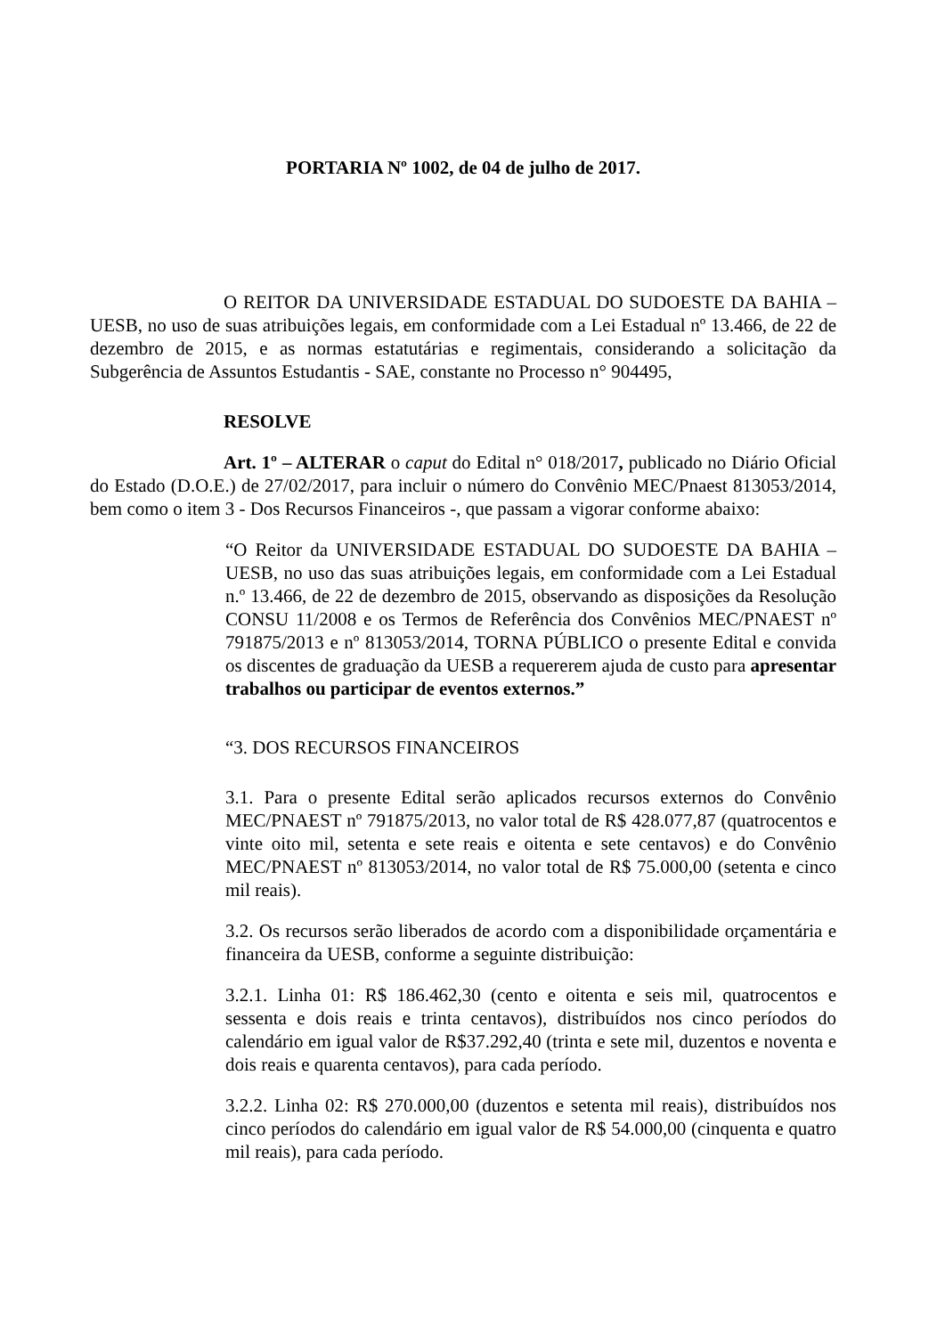PORTARIA Nº 1002, de 04 de julho de 2017.
O REITOR DA UNIVERSIDADE ESTADUAL DO SUDOESTE DA BAHIA – UESB, no uso de suas atribuições legais, em conformidade com a Lei Estadual nº 13.466, de 22 de dezembro de 2015, e as normas estatutárias e regimentais, considerando a solicitação da Subgerência de Assuntos Estudantis - SAE, constante no Processo n° 904495,
RESOLVE
Art. 1º – ALTERAR o caput do Edital n° 018/2017, publicado no Diário Oficial do Estado (D.O.E.) de 27/02/2017, para incluir o número do Convênio MEC/Pnaest 813053/2014, bem como o item 3 - Dos Recursos Financeiros -, que passam a vigorar conforme abaixo:
“O Reitor da UNIVERSIDADE ESTADUAL DO SUDOESTE DA BAHIA – UESB, no uso das suas atribuições legais, em conformidade com a Lei Estadual n.º 13.466, de 22 de dezembro de 2015, observando as disposições da Resolução CONSU 11/2008 e os Termos de Referência dos Convênios MEC/PNAEST nº 791875/2013 e nº 813053/2014, TORNA PÚBLICO o presente Edital e convida os discentes de graduação da UESB a requererem ajuda de custo para apresentar trabalhos ou participar de eventos externos.”
“3. DOS RECURSOS FINANCEIROS
3.1. Para o presente Edital serão aplicados recursos externos do Convênio MEC/PNAEST nº 791875/2013, no valor total de R$ 428.077,87 (quatrocentos e vinte oito mil, setenta e sete reais e oitenta e sete centavos) e do Convênio MEC/PNAEST nº 813053/2014, no valor total de R$ 75.000,00 (setenta e cinco mil reais).
3.2. Os recursos serão liberados de acordo com a disponibilidade orçamentária e financeira da UESB, conforme a seguinte distribuição:
3.2.1. Linha 01: R$ 186.462,30 (cento e oitenta e seis mil, quatrocentos e sessenta e dois reais e trinta centavos), distribuídos nos cinco períodos do calendário em igual valor de R$37.292,40 (trinta e sete mil, duzentos e noventa e dois reais e quarenta centavos), para cada período.
3.2.2. Linha 02: R$ 270.000,00 (duzentos e setenta mil reais), distribuídos nos cinco períodos do calendário em igual valor de R$ 54.000,00 (cinquenta e quatro mil reais), para cada período.